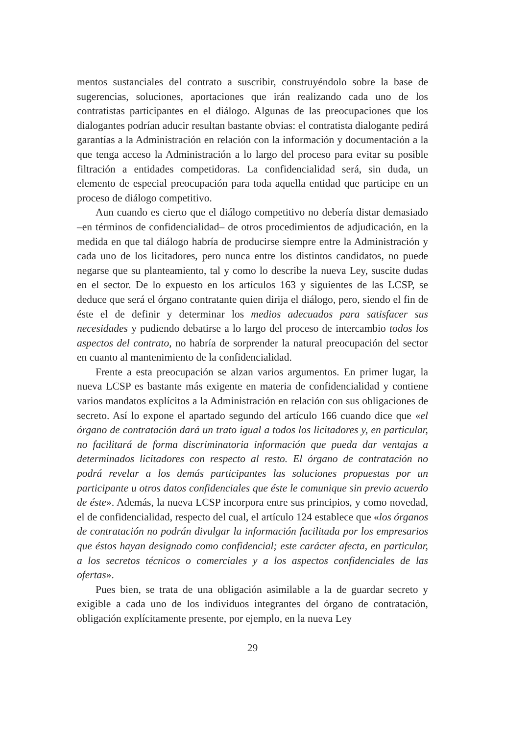mentos sustanciales del contrato a suscribir, construyéndolo sobre la base de sugerencias, soluciones, aportaciones que irán realizando cada uno de los contratistas participantes en el diálogo. Algunas de las preocupaciones que los dialogantes podrían aducir resultan bastante obvias: el contratista dialogante pedirá garantías a la Administración en relación con la información y documentación a la que tenga acceso la Administración a lo largo del proceso para evitar su posible filtración a entidades competidoras. La confidencialidad será, sin duda, un elemento de especial preocupación para toda aquella entidad que participe en un proceso de diálogo competitivo.
Aun cuando es cierto que el diálogo competitivo no debería distar demasiado –en términos de confidencialidad– de otros procedimientos de adjudicación, en la medida en que tal diálogo habría de producirse siempre entre la Administración y cada uno de los licitadores, pero nunca entre los distintos candidatos, no puede negarse que su planteamiento, tal y como lo describe la nueva Ley, suscite dudas en el sector. De lo expuesto en los artículos 163 y siguientes de las LCSP, se deduce que será el órgano contratante quien dirija el diálogo, pero, siendo el fin de éste el de definir y determinar los medios adecuados para satisfacer sus necesidades y pudiendo debatirse a lo largo del proceso de intercambio todos los aspectos del contrato, no habría de sorprender la natural preocupación del sector en cuanto al mantenimiento de la confidencialidad.
Frente a esta preocupación se alzan varios argumentos. En primer lugar, la nueva LCSP es bastante más exigente en materia de confidencialidad y contiene varios mandatos explícitos a la Administración en relación con sus obligaciones de secreto. Así lo expone el apartado segundo del artículo 166 cuando dice que «el órgano de contratación dará un trato igual a todos los licitadores y, en particular, no facilitará de forma discriminatoria información que pueda dar ventajas a determinados licitadores con respecto al resto. El órgano de contratación no podrá revelar a los demás participantes las soluciones propuestas por un participante u otros datos confidenciales que éste le comunique sin previo acuerdo de éste». Además, la nueva LCSP incorpora entre sus principios, y como novedad, el de confidencialidad, respecto del cual, el artículo 124 establece que «los órganos de contratación no podrán divulgar la información facilitada por los empresarios que éstos hayan designado como confidencial; este carácter afecta, en particular, a los secretos técnicos o comerciales y a los aspectos confidenciales de las ofertas».
Pues bien, se trata de una obligación asimilable a la de guardar secreto y exigible a cada uno de los individuos integrantes del órgano de contratación, obligación explícitamente presente, por ejemplo, en la nueva Ley
29